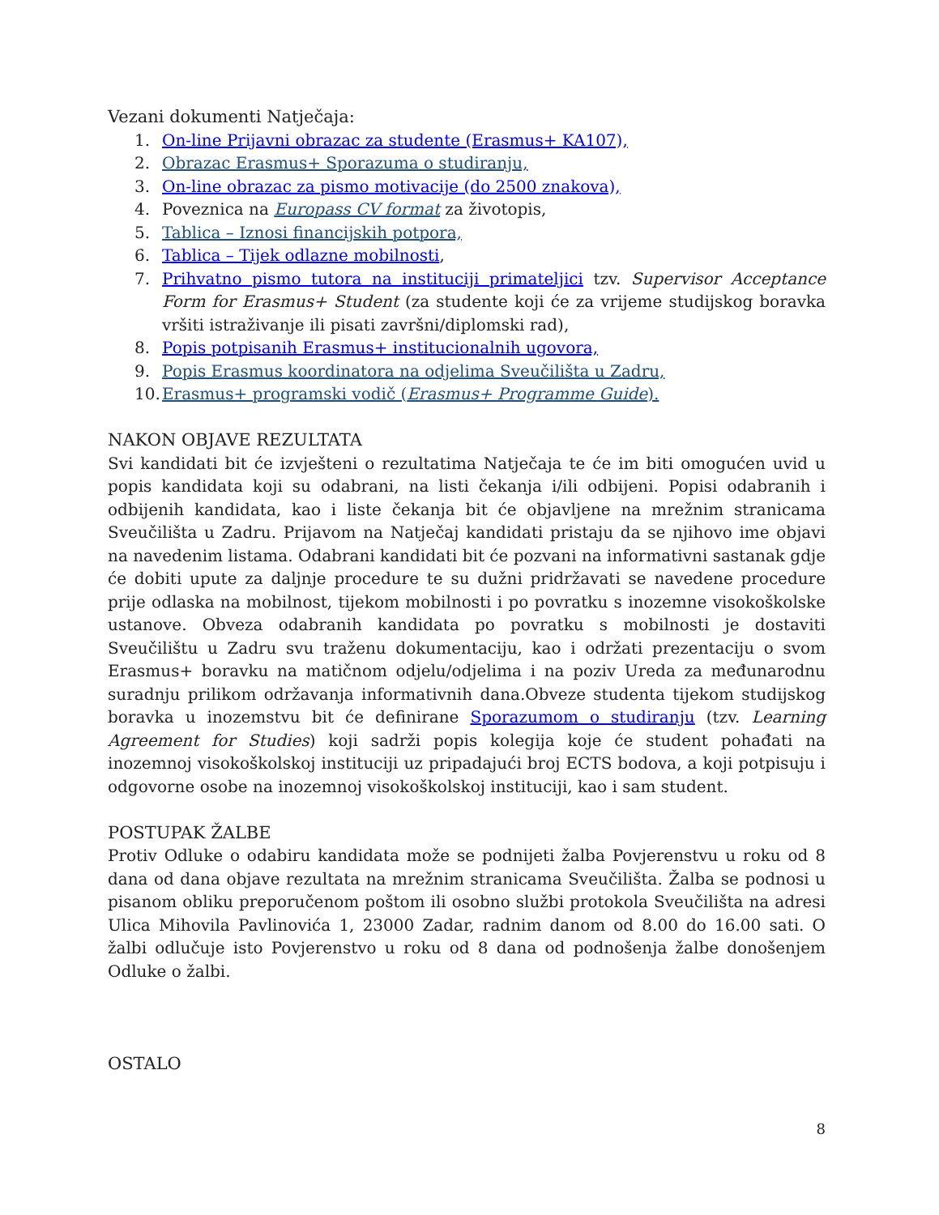Vezani dokumenti Natječaja:
1. On-line Prijavni obrazac za studente (Erasmus+ KA107),
2. Obrazac Erasmus+ Sporazuma o studiranju,
3. On-line obrazac za pismo motivacije (do 2500 znakova),
4. Poveznica na Europass CV format za životopis,
5. Tablica – Iznosi financijskih potpora,
6. Tablica – Tijek odlazne mobilnosti,
7. Prihvatno pismo tutora na instituciji primateljici tzv. Supervisor Acceptance Form for Erasmus+ Student (za studente koji će za vrijeme studijskog boravka vršiti istraživanje ili pisati završni/diplomski rad),
8. Popis potpisanih Erasmus+ institucionalnih ugovora,
9. Popis Erasmus koordinatora na odjelima Sveučilišta u Zadru,
10. Erasmus+ programski vodič (Erasmus+ Programme Guide).
NAKON OBJAVE REZULTATA
Svi kandidati bit će izvješteni o rezultatima Natječaja te će im biti omogućen uvid u popis kandidata koji su odabrani, na listi čekanja i/ili odbijeni. Popisi odabranih i odbijenih kandidata, kao i liste čekanja bit će objavljene na mrežnim stranicama Sveučilišta u Zadru. Prijavom na Natječaj kandidati pristaju da se njihovo ime objavi na navedenim listama. Odabrani kandidati bit će pozvani na informativni sastanak gdje će dobiti upute za daljnje procedure te su dužni pridržavati se navedene procedure prije odlaska na mobilnost, tijekom mobilnosti i po povratku s inozemne visokoškolske ustanove. Obveza odabranih kandidata po povratku s mobilnosti je dostaviti Sveučilištu u Zadru svu traženu dokumentaciju, kao i održati prezentaciju o svom Erasmus+ boravku na matičnom odjelu/odjelima i na poziv Ureda za međunarodnu suradnju prilikom održavanja informativnih dana.Obveze studenta tijekom studijskog boravka u inozemstvu bit će definirane Sporazumom o studiranju (tzv. Learning Agreement for Studies) koji sadrži popis kolegija koje će student pohađati na inozemnoj visokoškolskoj instituciji uz pripadajući broj ECTS bodova, a koji potpisuju i odgovorne osobe na inozemnoj visokoškolskoj instituciji, kao i sam student.
POSTUPAK ŽALBE
Protiv Odluke o odabiru kandidata može se podnijeti žalba Povjerenstvu u roku od 8 dana od dana objave rezultata na mrežnim stranicama Sveučilišta. Žalba se podnosi u pisanom obliku preporučenom poštom ili osobno službi protokola Sveučilišta na adresi Ulica Mihovila Pavlinovića 1, 23000 Zadar, radnim danom od 8.00 do 16.00 sati. O žalbi odlučuje isto Povjerenstvo u roku od 8 dana od podnošenja žalbe donošenjem Odluke o žalbi.
OSTALO
8